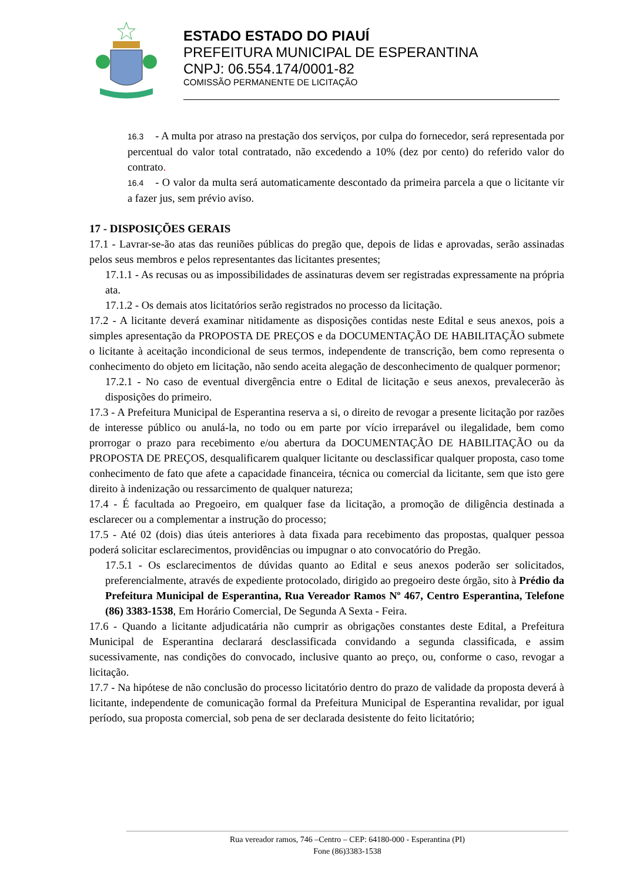ESTADO ESTADO DO PIAUÍ
PREFEITURA MUNICIPAL DE ESPERANTINA
CNPJ: 06.554.174/0001-82
COMISSÃO PERMANENTE DE LICITAÇÃO
16.3 - A multa por atraso na prestação dos serviços, por culpa do fornecedor, será representada por percentual do valor total contratado, não excedendo a 10% (dez por cento) do referido valor do contrato.
16.4 - O valor da multa será automaticamente descontado da primeira parcela a que o licitante vir a fazer jus, sem prévio aviso.
17 - DISPOSIÇÕES GERAIS
17.1 - Lavrar-se-ão atas das reuniões públicas do pregão que, depois de lidas e aprovadas, serão assinadas pelos seus membros e pelos representantes das licitantes presentes;
17.1.1 - As recusas ou as impossibilidades de assinaturas devem ser registradas expressamente na própria ata.
17.1.2 - Os demais atos licitatórios serão registrados no processo da licitação.
17.2 - A licitante deverá examinar nitidamente as disposições contidas neste Edital e seus anexos, pois a simples apresentação da PROPOSTA DE PREÇOS e da DOCUMENTAÇÃO DE HABILITAÇÃO submete o licitante à aceitação incondicional de seus termos, independente de transcrição, bem como representa o conhecimento do objeto em licitação, não sendo aceita alegação de desconhecimento de qualquer pormenor;
17.2.1 - No caso de eventual divergência entre o Edital de licitação e seus anexos, prevalecerão às disposições do primeiro.
17.3 - A Prefeitura Municipal de Esperantina reserva a si, o direito de revogar a presente licitação por razões de interesse público ou anulá-la, no todo ou em parte por vício irreparável ou ilegalidade, bem como prorrogar o prazo para recebimento e/ou abertura da DOCUMENTAÇÃO DE HABILITAÇÃO ou da PROPOSTA DE PREÇOS, desqualificarem qualquer licitante ou desclassificar qualquer proposta, caso tome conhecimento de fato que afete a capacidade financeira, técnica ou comercial da licitante, sem que isto gere direito à indenização ou ressarcimento de qualquer natureza;
17.4 - É facultada ao Pregoeiro, em qualquer fase da licitação, a promoção de diligência destinada a esclarecer ou a complementar a instrução do processo;
17.5 - Até 02 (dois) dias úteis anteriores à data fixada para recebimento das propostas, qualquer pessoa poderá solicitar esclarecimentos, providências ou impugnar o ato convocatório do Pregão.
17.5.1 - Os esclarecimentos de dúvidas quanto ao Edital e seus anexos poderão ser solicitados, preferencialmente, através de expediente protocolado, dirigido ao pregoeiro deste órgão, sito à Prédio da Prefeitura Municipal de Esperantina, Rua Vereador Ramos Nº 467, Centro Esperantina, Telefone (86) 3383-1538, Em Horário Comercial, De Segunda A Sexta - Feira.
17.6 - Quando a licitante adjudicatária não cumprir as obrigações constantes deste Edital, a Prefeitura Municipal de Esperantina declarará desclassificada convidando a segunda classificada, e assim sucessivamente, nas condições do convocado, inclusive quanto ao preço, ou, conforme o caso, revogar a licitação.
17.7 - Na hipótese de não conclusão do processo licitatório dentro do prazo de validade da proposta deverá à licitante, independente de comunicação formal da Prefeitura Municipal de Esperantina revalidar, por igual período, sua proposta comercial, sob pena de ser declarada desistente do feito licitatório;
Rua vereador ramos, 746 –Centro – CEP: 64180-000 - Esperantina (PI)
Fone (86)3383-1538